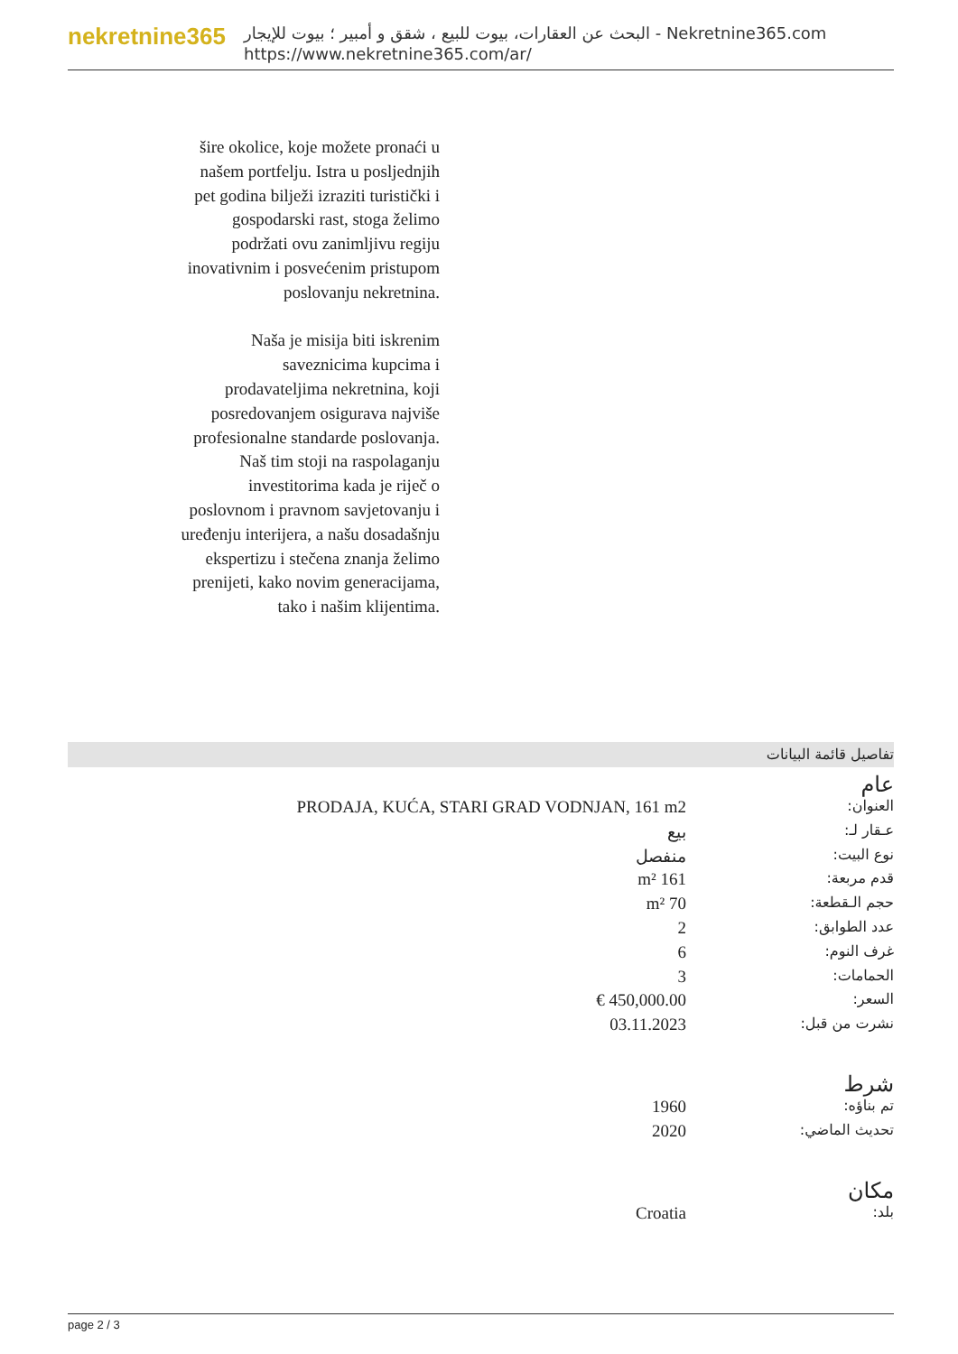nekretnine365
البحث عن العقارات، بيوت للبيع ، شقق و أمبير ؛ بيوت للإيجار - Nekretnine365.com
https://www.nekretnine365.com/ar/
šire okolice, koje možete pronaći u našem portfelju. Istra u posljednjih pet godina bilježi izraziti turistički i gospodarski rast, stoga želimo podržati ovu zanimljivu regiju inovativnim i posvećenim pristupom poslovanju nekretnina.
Naša je misija biti iskrenim saveznicima kupcima i prodavateljima nekretnina, koji posredovanjem osigurava najviše profesionalne standarde poslovanja.
Naš tim stoji na raspolaganju investitorima kada je riječ o poslovnom i pravnom savjetovanju i uređenju interijera, a našu dosadašnju ekspertizu i stečena znanja želimo prenijeti, kako novim generacijama, tako i našim klijentima.
تفاصيل قائمة البيانات
عام
| العنوان: | PRODAJA, KUĆA, STARI GRAD VODNJAN, 161 m2 |
| عـقار لـ: | بيع |
| نوع البيت: | منفصل |
| قدم مربعة: | 161 m² |
| حجم الـقطعة: | 70 m² |
| عدد الطوابق: | 2 |
| غرف النوم: | 6 |
| الحمامات: | 3 |
| السعر: | 450,000.00 € |
| نشرت من قبل: | 03.11.2023 |
شرط
| تم بناؤه: | 1960 |
| تحديث الماضي: | 2020 |
مكان
| بلد: | Croatia |
page 2 / 3